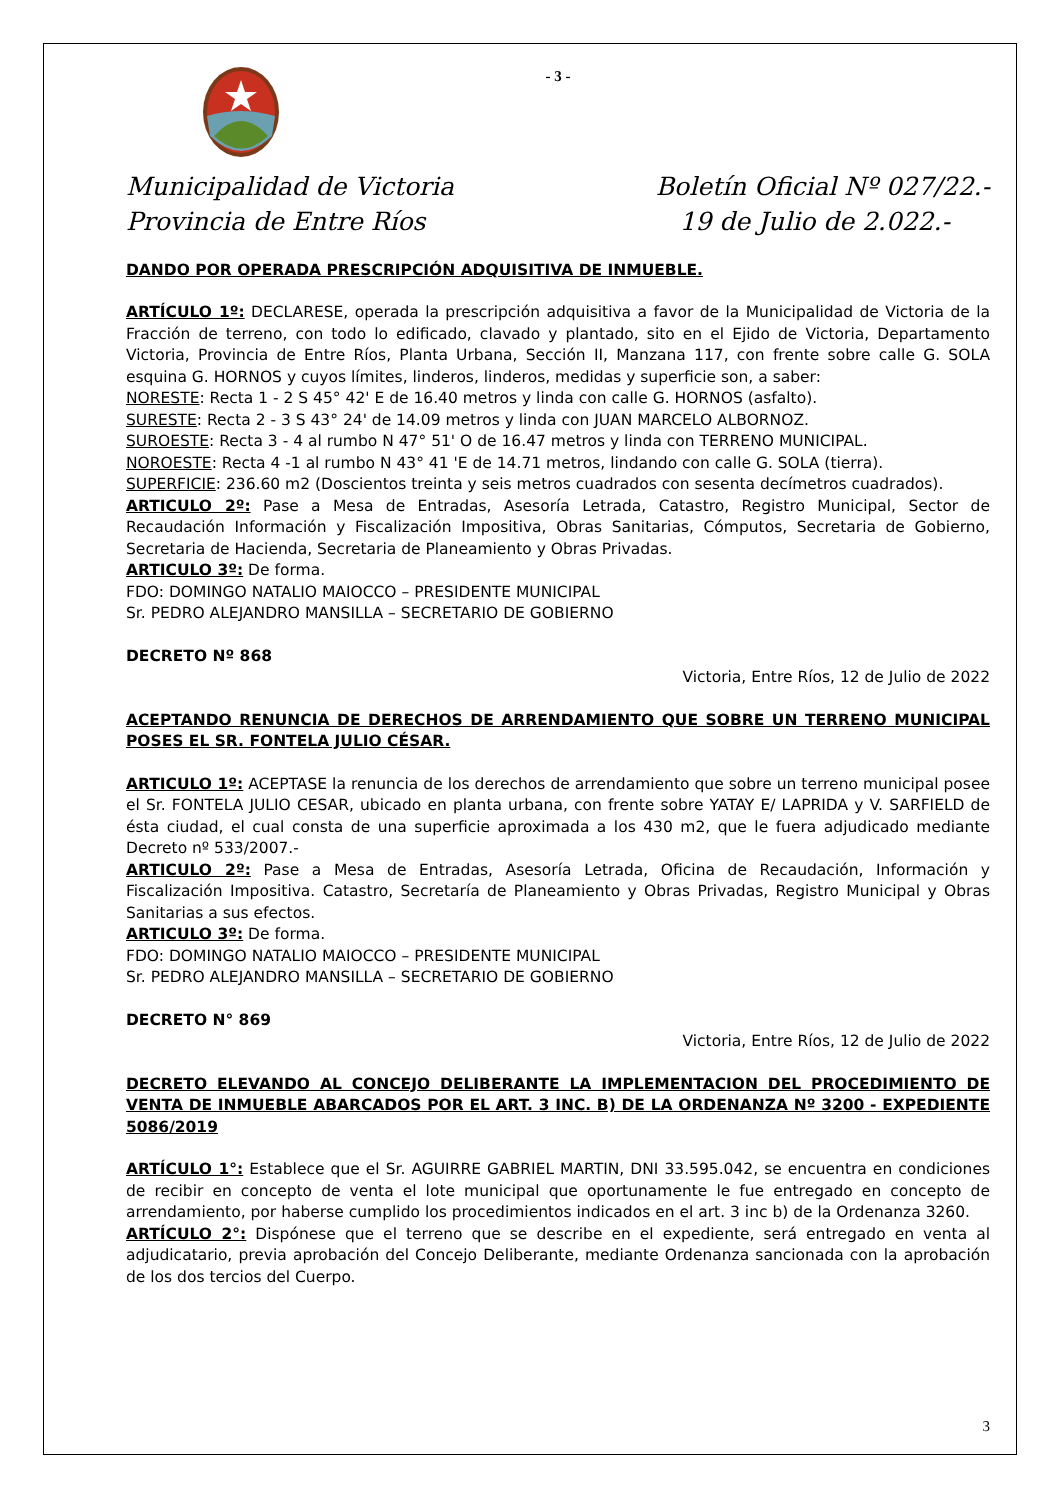- 3 -
Municipalidad de Victoria
Provincia de Entre Ríos
Boletín Oficial Nº 027/22.-
19 de Julio de 2.022.-
DANDO POR OPERADA PRESCRIPCIÓN ADQUISITIVA DE INMUEBLE.
ARTÍCULO 1º: DECLARESE, operada la prescripción adquisitiva a favor de la Municipalidad de Victoria de la Fracción de terreno, con todo lo edificado, clavado y plantado, sito en el Ejido de Victoria, Departamento Victoria, Provincia de Entre Ríos, Planta Urbana, Sección II, Manzana 117, con frente sobre calle G. SOLA esquina G. HORNOS y cuyos límites, linderos, linderos, medidas y superficie son, a saber:
NORESTE: Recta 1 - 2 S 45° 42' E de 16.40 metros y linda con calle G. HORNOS (asfalto).
SURESTE: Recta 2 - 3 S 43° 24' de 14.09 metros y linda con JUAN MARCELO ALBORNOZ.
SUROESTE: Recta 3 - 4 al rumbo N 47° 51' O de 16.47 metros y linda con TERRENO MUNICIPAL.
NOROESTE: Recta 4 -1 al rumbo N 43° 41 'E de 14.71 metros, lindando con calle G. SOLA (tierra).
SUPERFICIE: 236.60 m2 (Doscientos treinta y seis metros cuadrados con sesenta decímetros cuadrados).
ARTICULO 2º: Pase a Mesa de Entradas, Asesoría Letrada, Catastro, Registro Municipal, Sector de Recaudación Información y Fiscalización Impositiva, Obras Sanitarias, Cómputos, Secretaria de Gobierno, Secretaria de Hacienda, Secretaria de Planeamiento y Obras Privadas.
ARTICULO 3º: De forma.
FDO: DOMINGO NATALIO MAIOCCO – PRESIDENTE MUNICIPAL
Sr. PEDRO ALEJANDRO MANSILLA – SECRETARIO DE GOBIERNO
DECRETO Nº 868
Victoria, Entre Ríos, 12 de Julio de 2022
ACEPTANDO RENUNCIA DE DERECHOS DE ARRENDAMIENTO QUE SOBRE UN TERRENO MUNICIPAL POSES EL SR. FONTELA JULIO CÉSAR.
ARTICULO 1º: ACEPTASE la renuncia de los derechos de arrendamiento que sobre un terreno municipal posee el Sr. FONTELA JULIO CESAR, ubicado en planta urbana, con frente sobre YATAY E/ LAPRIDA y V. SARFIELD de ésta ciudad, el cual consta de una superficie aproximada a los 430 m2, que le fuera adjudicado mediante Decreto nº 533/2007.-
ARTICULO 2º: Pase a Mesa de Entradas, Asesoría Letrada, Oficina de Recaudación, Información y Fiscalización Impositiva. Catastro, Secretaría de Planeamiento y Obras Privadas, Registro Municipal y Obras Sanitarias a sus efectos.
ARTICULO 3º: De forma.
FDO: DOMINGO NATALIO MAIOCCO – PRESIDENTE MUNICIPAL
Sr. PEDRO ALEJANDRO MANSILLA – SECRETARIO DE GOBIERNO
DECRETO N° 869
Victoria, Entre Ríos, 12 de Julio de 2022
DECRETO ELEVANDO AL CONCEJO DELIBERANTE LA IMPLEMENTACION DEL PROCEDIMIENTO DE VENTA DE INMUEBLE ABARCADOS POR EL ART. 3 INC. B) DE LA ORDENANZA Nº 3200 - EXPEDIENTE 5086/2019
ARTÍCULO 1°: Establece que el Sr. AGUIRRE GABRIEL MARTIN, DNI 33.595.042, se encuentra en condiciones de recibir en concepto de venta el lote municipal que oportunamente le fue entregado en concepto de arrendamiento, por haberse cumplido los procedimientos indicados en el art. 3 inc b) de la Ordenanza 3260.
ARTÍCULO 2°: Dispónese que el terreno que se describe en el expediente, será entregado en venta al adjudicatario, previa aprobación del Concejo Deliberante, mediante Ordenanza sancionada con la aprobación de los dos tercios del Cuerpo.
3